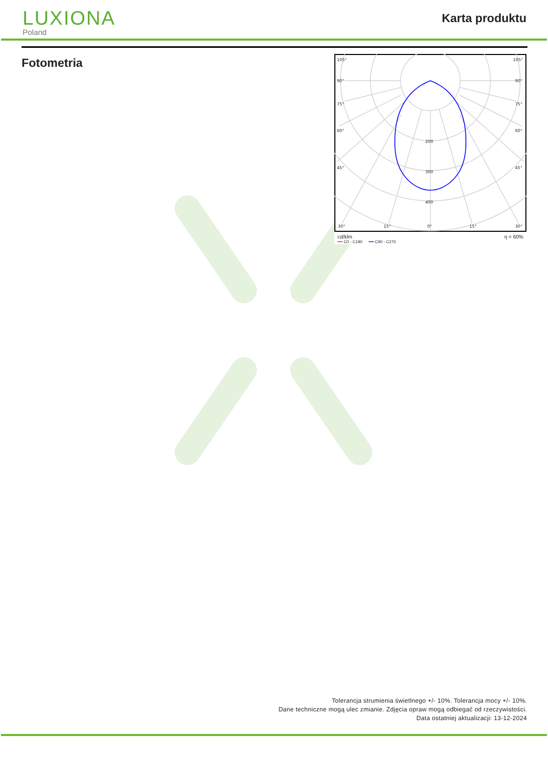LUXIONA
Poland
Karta produktu
Fotometria
105°
105°
90°
90°
75°
75°
60°
60°
45°
45°
30°
15°
0°
15°
30°
200
300
400
cd/klm η = 60%
━━ C0 - C180 ━━ C90 - C270
Tolerancja strumienia świetlnego +/- 10%. Tolerancja mocy +/- 10%.
Dane techniczne mogą ulec zmianie. Zdjęcia opraw mogą odbiegać od rzeczywistości.
Data ostatniej aktualizacji: 13-12-2024